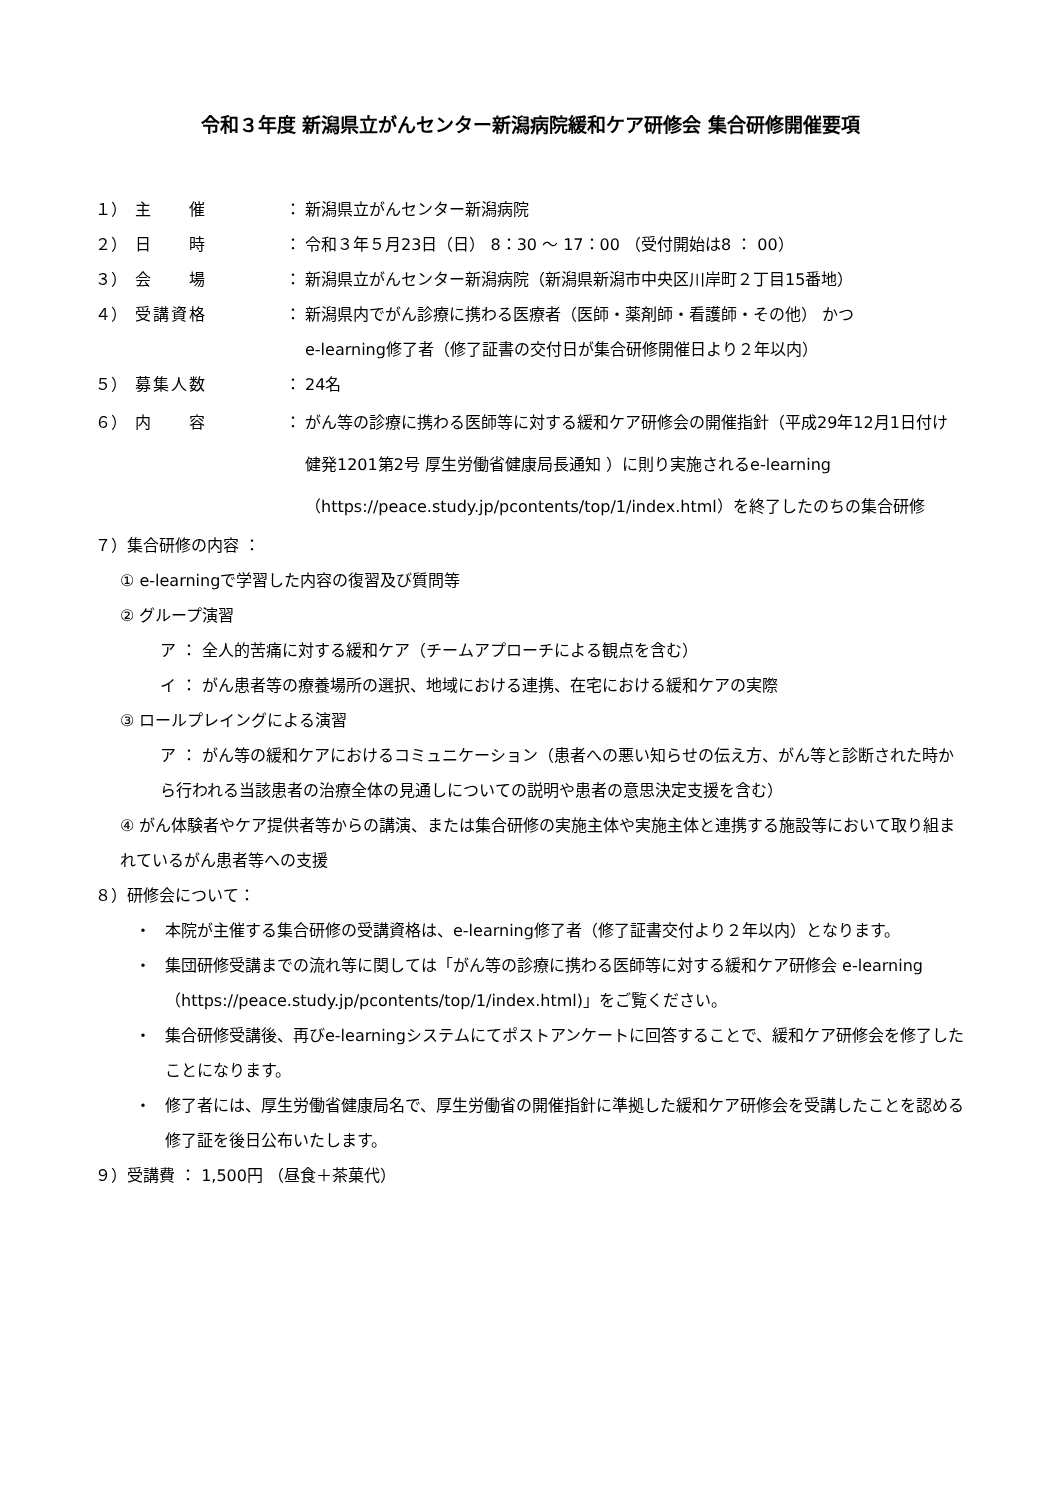令和３年度 新潟県立がんセンター新潟病院緩和ケア研修会 集合研修開催要項
１） 主　　催 ： 新潟県立がんセンター新潟病院
２） 日　　時 ： 令和３年５月23日（日） 8：30 ～ 17：00 （受付開始は8 ： 00）
３） 会　　場 ： 新潟県立がんセンター新潟病院（新潟県新潟市中央区川岸町２丁目15番地）
４） 受講資格 ： 新潟県内でがん診療に携わる医療者（医師・薬剤師・看護師・その他） かつ
e-learning修了者（修了証書の交付日が集合研修開催日より２年以内）
５） 募集人数 ： 24名
６） 内　　容 ： がん等の診療に携わる医師等に対する緩和ケア研修会の開催指針（平成29年12月1日付け 健発1201第2号 厚生労働省健康局長通知 ）に則り実施されるe-learning（https://peace.study.jp/pcontents/top/1/index.html）を終了したのちの集合研修
７）集合研修の内容 ：
① e-learningで学習した内容の復習及び質問等
② グループ演習
ア ： 全人的苦痛に対する緩和ケア（チームアプローチによる観点を含む）
イ ： がん患者等の療養場所の選択、地域における連携、在宅における緩和ケアの実際
③ ロールプレイングによる演習
ア ： がん等の緩和ケアにおけるコミュニケーション（患者への悪い知らせの伝え方、がん等と診断された時から行われる当該患者の治療全体の見通しについての説明や患者の意思決定支援を含む）
④ がん体験者やケア提供者等からの講演、または集合研修の実施主体や実施主体と連携する施設等において取り組まれているがん患者等への支援
８）研修会について：
・ 本院が主催する集合研修の受講資格は、e-learning修了者（修了証書交付より２年以内）となります。
・ 集団研修受講までの流れ等に関しては「がん等の診療に携わる医師等に対する緩和ケア研修会 e-learning（https://peace.study.jp/pcontents/top/1/index.html)」をご覧ください。
・ 集合研修受講後、再びe-learningシステムにてポストアンケートに回答することで、緩和ケア研修会を修了したことになります。
・ 修了者には、厚生労働省健康局名で、厚生労働省の開催指針に準拠した緩和ケア研修会を受講したことを認める修了証を後日公布いたします。
９）受講費 ： 1,500円 （昼食＋茶菓代）